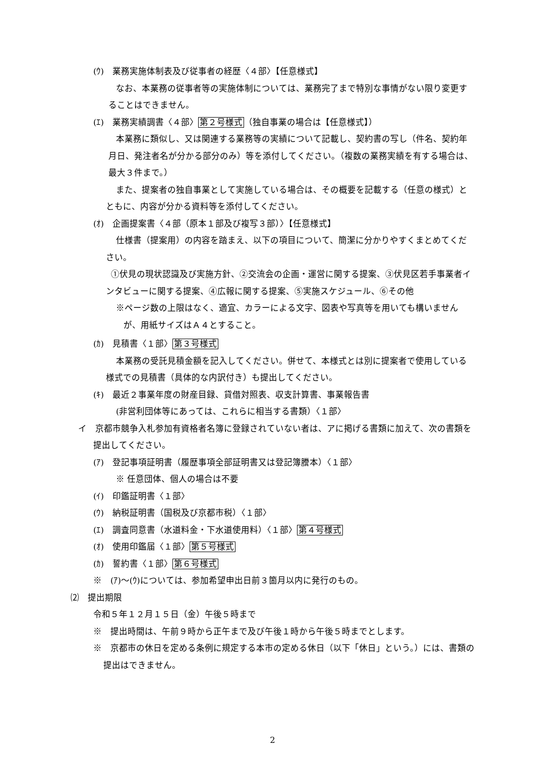(ｳ)　業務実施体制表及び従事者の経歴〈４部〉【任意様式】
なお、本業務の従事者等の実施体制については、業務完了まで特別な事情がない限り変更することはできません。
(ｴ)　業務実績調書〈４部〉第２号様式（独自事業の場合は【任意様式】）
本業務に類似し、又は関連する業務等の実績について記載し、契約書の写し（件名、契約年月日、発注者名が分かる部分のみ）等を添付してください。（複数の業務実績を有する場合は、最大３件まで。）
また、提案者の独自事業として実施している場合は、その概要を記載する（任意の様式）とともに、内容が分かる資料等を添付してください。
(ｵ)　企画提案書〈４部（原本１部及び複写３部）〉【任意様式】
仕様書（提案用）の内容を踏まえ、以下の項目について、簡潔に分かりやすくまとめてください。
①伏見の現状認識及び実施方針、②交流会の企画・運営に関する提案、③伏見区若手事業者インタビューに関する提案、④広報に関する提案、⑤実施スケジュール、⑥その他
※ページ数の上限はなく、適宜、カラーによる文字、図表や写真等を用いても構いませんが、用紙サイズはＡ４とすること。
(ｶ)　見積書〈１部〉第３号様式
本業務の受託見積金額を記入してください。併せて、本様式とは別に提案者で使用している様式での見積書（具体的な内訳付き）も提出してください。
(ｷ)　最近２事業年度の財産目録、貸借対照表、収支計算書、事業報告書
(非営利団体等にあっては、これらに相当する書類）〈１部〉
イ　京都市競争入札参加有資格者名簿に登録されていない者は、アに掲げる書類に加えて、次の書類を提出してください。
(ｱ)　登記事項証明書（履歴事項全部証明書又は登記簿謄本）〈１部〉
※ 任意団体、個人の場合は不要
(ｲ)　印鑑証明書〈１部〉
(ｳ)　納税証明書（国税及び京都市税）〈１部〉
(ｴ)　調査同意書（水道料金・下水道使用料）〈１部〉第４号様式
(ｵ)　使用印鑑届〈１部〉第５号様式
(ｶ)　誓約書〈１部〉第６号様式
※　(ｱ)～(ｳ)については、参加希望申出日前３箇月以内に発行のもの。
⑵　提出期限
令和５年１２月１５日（金）午後５時まで
※　提出時間は、午前９時から正午まで及び午後１時から午後５時までとします。
※　京都市の休日を定める条例に規定する本市の定める休日（以下「休日」という。）には、書類の提出はできません。
2